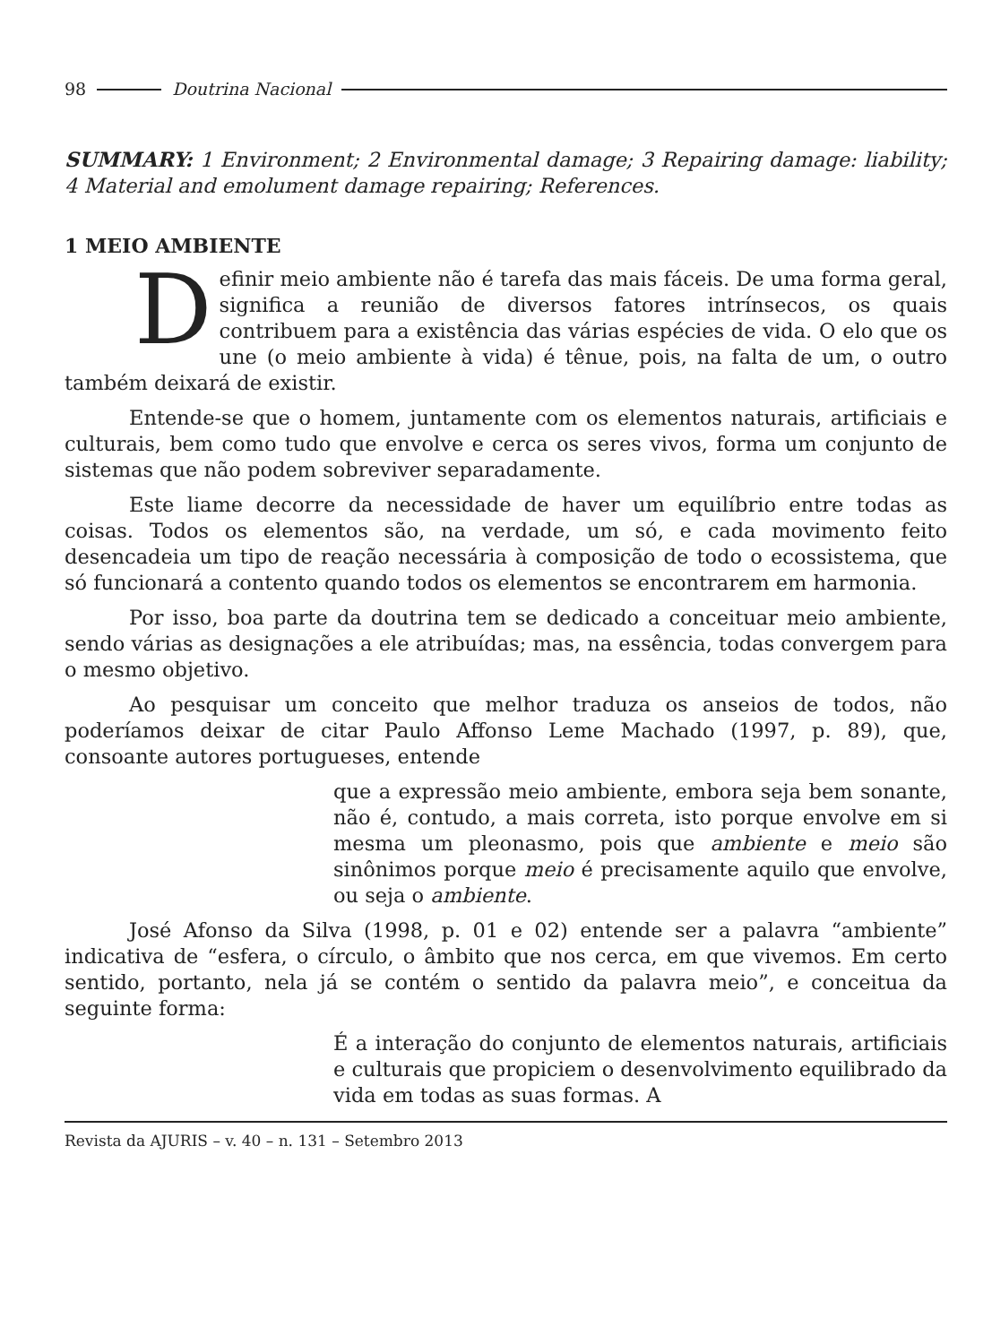98 Doutrina Nacional
SUMMARY: 1 Environment; 2 Environmental damage; 3 Repairing damage: liability; 4 Material and emolument damage repairing; References.
1 MEIO AMBIENTE
Definir meio ambiente não é tarefa das mais fáceis. De uma forma geral, significa a reunião de diversos fatores intrínsecos, os quais contribuem para a existência das várias espécies de vida. O elo que os une (o meio ambiente à vida) é tênue, pois, na falta de um, o outro também deixará de existir.
Entende-se que o homem, juntamente com os elementos naturais, artificiais e culturais, bem como tudo que envolve e cerca os seres vivos, forma um conjunto de sistemas que não podem sobreviver separadamente.
Este liame decorre da necessidade de haver um equilíbrio entre todas as coisas. Todos os elementos são, na verdade, um só, e cada movimento feito desencadeia um tipo de reação necessária à composição de todo o ecossistema, que só funcionará a contento quando todos os elementos se encontrarem em harmonia.
Por isso, boa parte da doutrina tem se dedicado a conceituar meio ambiente, sendo várias as designações a ele atribuídas; mas, na essência, todas convergem para o mesmo objetivo.
Ao pesquisar um conceito que melhor traduza os anseios de todos, não poderíamos deixar de citar Paulo Affonso Leme Machado (1997, p. 89), que, consoante autores portugueses, entende
que a expressão meio ambiente, embora seja bem sonante, não é, contudo, a mais correta, isto porque envolve em si mesma um pleonasmo, pois que ambiente e meio são sinônimos porque meio é precisamente aquilo que envolve, ou seja o ambiente.
José Afonso da Silva (1998, p. 01 e 02) entende ser a palavra “ambiente” indicativa de “esfera, o círculo, o âmbito que nos cerca, em que vivemos. Em certo sentido, portanto, nela já se contém o sentido da palavra meio”, e conceitua da seguinte forma:
É a interação do conjunto de elementos naturais, artificiais e culturais que propiciem o desenvolvimento equilibrado da vida em todas as suas formas. A
Revista da AJURIS – v. 40 – n. 131 – Setembro 2013